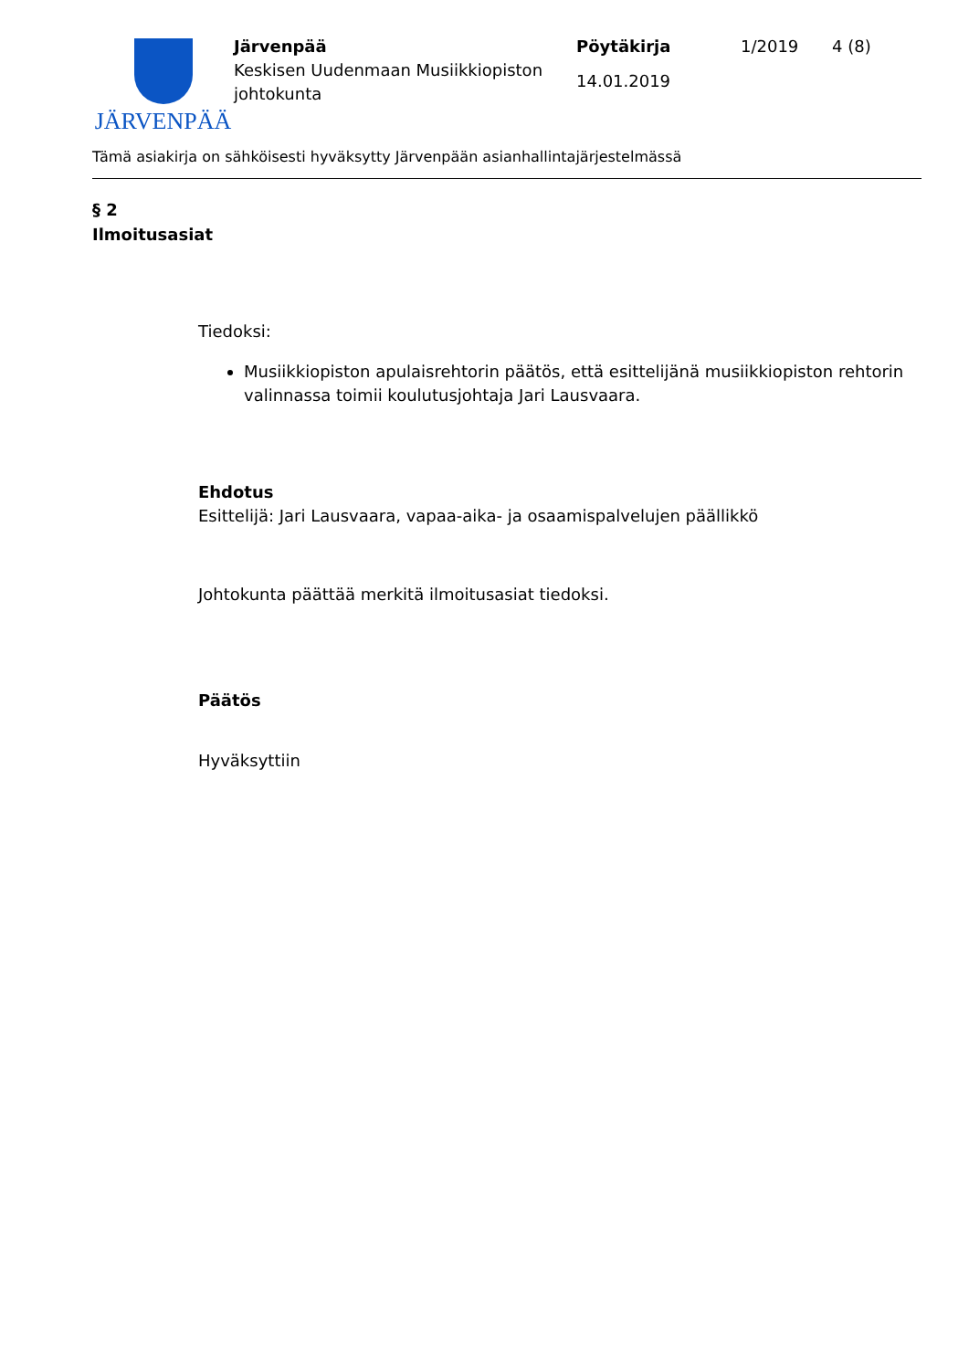JÄRVENPÄÄ
Järvenpää
Keskisen Uudenmaan Musiikkiopiston johtokunta
Pöytäkirja
14.01.2019
1/2019 4 (8)
Tämä asiakirja on sähköisesti hyväksytty Järvenpään asianhallintajärjestelmässä
§ 2
Ilmoitusasiat
Tiedoksi:
Musiikkiopiston apulaisrehtorin päätös, että esittelijänä musiikkiopiston rehtorin valinnassa toimii koulutusjohtaja Jari Lausvaara.
Ehdotus
Esittelijä: Jari Lausvaara, vapaa-aika- ja osaamispalvelujen päällikkö
Johtokunta päättää merkitä ilmoitusasiat tiedoksi.
Päätös
Hyväksyttiin